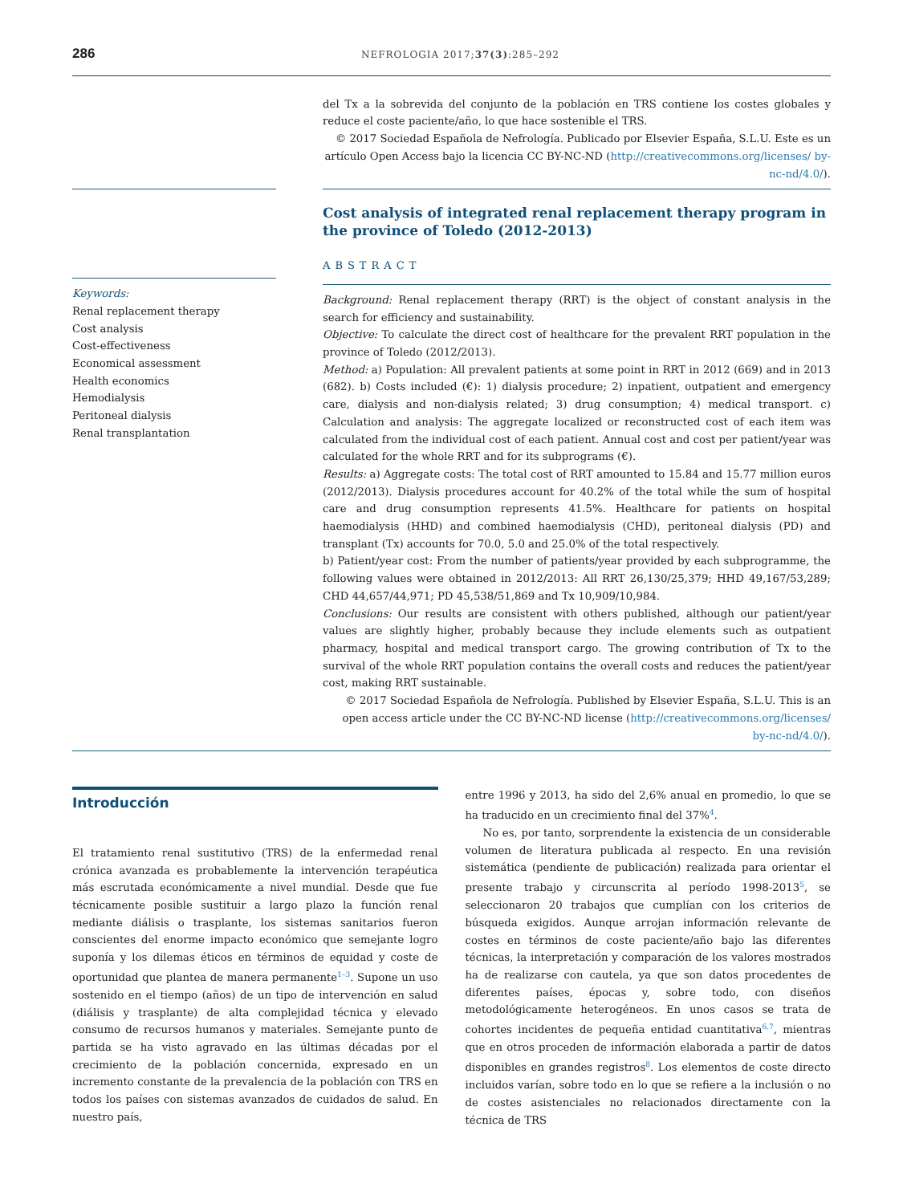286 NEFROLOGIA 2017;37(3):285–292
del Tx a la sobrevida del conjunto de la población en TRS contiene los costes globales y reduce el coste paciente/año, lo que hace sostenible el TRS.
© 2017 Sociedad Española de Nefrología. Publicado por Elsevier España, S.L.U. Este es un artículo Open Access bajo la licencia CC BY-NC-ND (http://creativecommons.org/licenses/ by-nc-nd/4.0/).
Keywords:
Renal replacement therapy
Cost analysis
Cost-effectiveness
Economical assessment
Health economics
Hemodialysis
Peritoneal dialysis
Renal transplantation
Cost analysis of integrated renal replacement therapy program in the province of Toledo (2012-2013)
ABSTRACT
Background: Renal replacement therapy (RRT) is the object of constant analysis in the search for efficiency and sustainability.
Objective: To calculate the direct cost of healthcare for the prevalent RRT population in the province of Toledo (2012/2013).
Method: a) Population: All prevalent patients at some point in RRT in 2012 (669) and in 2013 (682). b) Costs included (€): 1) dialysis procedure; 2) inpatient, outpatient and emergency care, dialysis and non-dialysis related; 3) drug consumption; 4) medical transport. c) Calculation and analysis: The aggregate localized or reconstructed cost of each item was calculated from the individual cost of each patient. Annual cost and cost per patient/year was calculated for the whole RRT and for its subprograms (€).
Results: a) Aggregate costs: The total cost of RRT amounted to 15.84 and 15.77 million euros (2012/2013). Dialysis procedures account for 40.2% of the total while the sum of hospital care and drug consumption represents 41.5%. Healthcare for patients on hospital haemodialysis (HHD) and combined haemodialysis (CHD), peritoneal dialysis (PD) and transplant (Tx) accounts for 70.0, 5.0 and 25.0% of the total respectively.
b) Patient/year cost: From the number of patients/year provided by each subprogramme, the following values were obtained in 2012/2013: All RRT 26,130/25,379; HHD 49,167/53,289; CHD 44,657/44,971; PD 45,538/51,869 and Tx 10,909/10,984.
Conclusions: Our results are consistent with others published, although our patient/year values are slightly higher, probably because they include elements such as outpatient pharmacy, hospital and medical transport cargo. The growing contribution of Tx to the survival of the whole RRT population contains the overall costs and reduces the patient/year cost, making RRT sustainable.
© 2017 Sociedad Española de Nefrología. Published by Elsevier España, S.L.U. This is an open access article under the CC BY-NC-ND license (http://creativecommons.org/licenses/ by-nc-nd/4.0/).
Introducción
El tratamiento renal sustitutivo (TRS) de la enfermedad renal crónica avanzada es probablemente la intervención terapéutica más escrutada económicamente a nivel mundial. Desde que fue técnicamente posible sustituir a largo plazo la función renal mediante diálisis o trasplante, los sistemas sanitarios fueron conscientes del enorme impacto económico que semejante logro suponía y los dilemas éticos en términos de equidad y coste de oportunidad que plantea de manera permanente<sup>1–3</sup>. Supone un uso sostenido en el tiempo (años) de un tipo de intervención en salud (diálisis y trasplante) de alta complejidad técnica y elevado consumo de recursos humanos y materiales. Semejante punto de partida se ha visto agravado en las últimas décadas por el crecimiento de la población concernida, expresado en un incremento constante de la prevalencia de la población con TRS en todos los países con sistemas avanzados de cuidados de salud. En nuestro país,
entre 1996 y 2013, ha sido del 2,6% anual en promedio, lo que se ha traducido en un crecimiento final del 37%<sup>4</sup>.
No es, por tanto, sorprendente la existencia de un considerable volumen de literatura publicada al respecto. En una revisión sistemática (pendiente de publicación) realizada para orientar el presente trabajo y circunscrita al período 1998-2013<sup>5</sup>, se seleccionaron 20 trabajos que cumplían con los criterios de búsqueda exigidos. Aunque arrojan información relevante de costes en términos de coste paciente/año bajo las diferentes técnicas, la interpretación y comparación de los valores mostrados ha de realizarse con cautela, ya que son datos procedentes de diferentes países, épocas y, sobre todo, con diseños metodológicamente heterogéneos. En unos casos se trata de cohortes incidentes de pequeña entidad cuantitativa<sup>6,7</sup>, mientras que en otros proceden de información elaborada a partir de datos disponibles en grandes registros<sup>8</sup>. Los elementos de coste directo incluidos varían, sobre todo en lo que se refiere a la inclusión o no de costes asistenciales no relacionados directamente con la técnica de TRS